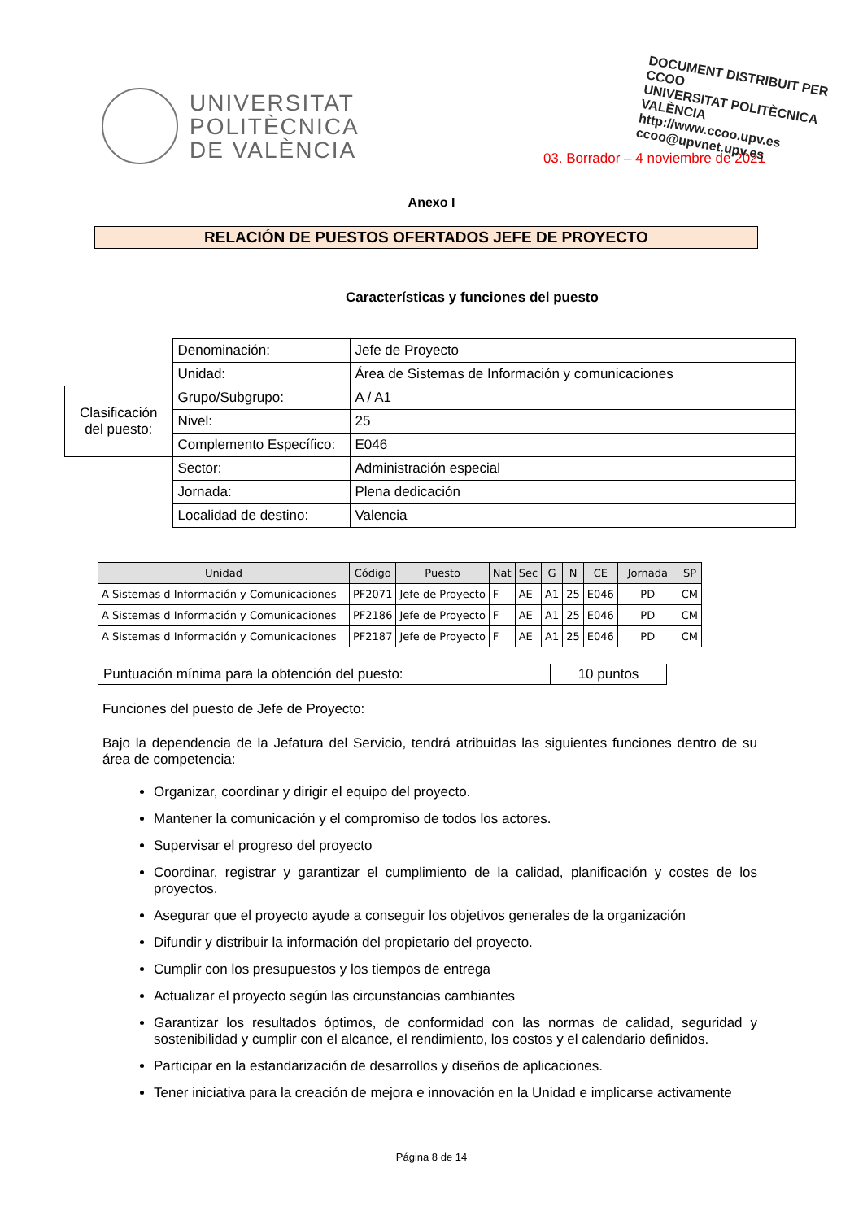UNIVERSITAT
POLITÈCNICA
DE VALÈNCIA
DOCUMENT DISTRIBUIT PER
CCOO
UNIVERSITAT POLITÈCNICA VALÈNCIA
http://www.ccoo.upv.es
ccoo@upvnet.upv.es
03. Borrador – 4 noviembre de 2021
Anexo I
RELACIÓN DE PUESTOS OFERTADOS JEFE DE PROYECTO
Características y funciones del puesto
| | Denominación: | Jefe de Proyecto |
| | Unidad: | Área de Sistemas de Información y comunicaciones |
| Clasificación del puesto: | Grupo/Subgrupo: | A / A1 |
| | Nivel: | 25 |
| | Complemento Específico: | E046 |
| | Sector: | Administración especial |
| | Jornada: | Plena dedicación |
| | Localidad de destino: | Valencia |
| Unidad | Código | Puesto | Nat | Sec | G | N | CE | Jornada | SP |
| --- | --- | --- | --- | --- | --- | --- | --- | --- | --- |
| A Sistemas d Información y Comunicaciones | PF2071 | Jefe de Proyecto | F | AE | A1 | 25 | E046 | PD | CM |
| A Sistemas d Información y Comunicaciones | PF2186 | Jefe de Proyecto | F | AE | A1 | 25 | E046 | PD | CM |
| A Sistemas d Información y Comunicaciones | PF2187 | Jefe de Proyecto | F | AE | A1 | 25 | E046 | PD | CM |
| Puntuación mínima para la obtención del puesto: | 10 puntos |
Funciones del puesto de Jefe de Proyecto:
Bajo la dependencia de la Jefatura del Servicio, tendrá atribuidas las siguientes funciones dentro de su área de competencia:
Organizar, coordinar y dirigir el equipo del proyecto.
Mantener la comunicación y el compromiso de todos los actores.
Supervisar el progreso del proyecto
Coordinar, registrar y garantizar el cumplimiento de la calidad, planificación y costes de los proyectos.
Asegurar que el proyecto ayude a conseguir los objetivos generales de la organización
Difundir y distribuir la información del propietario del proyecto.
Cumplir con los presupuestos y los tiempos de entrega
Actualizar el proyecto según las circunstancias cambiantes
Garantizar los resultados óptimos, de conformidad con las normas de calidad, seguridad y sostenibilidad y cumplir con el alcance, el rendimiento, los costos y el calendario definidos.
Participar en la estandarización de desarrollos y diseños de aplicaciones.
Tener iniciativa para la creación de mejora e innovación en la Unidad e implicarse activamente
Página 8 de 14